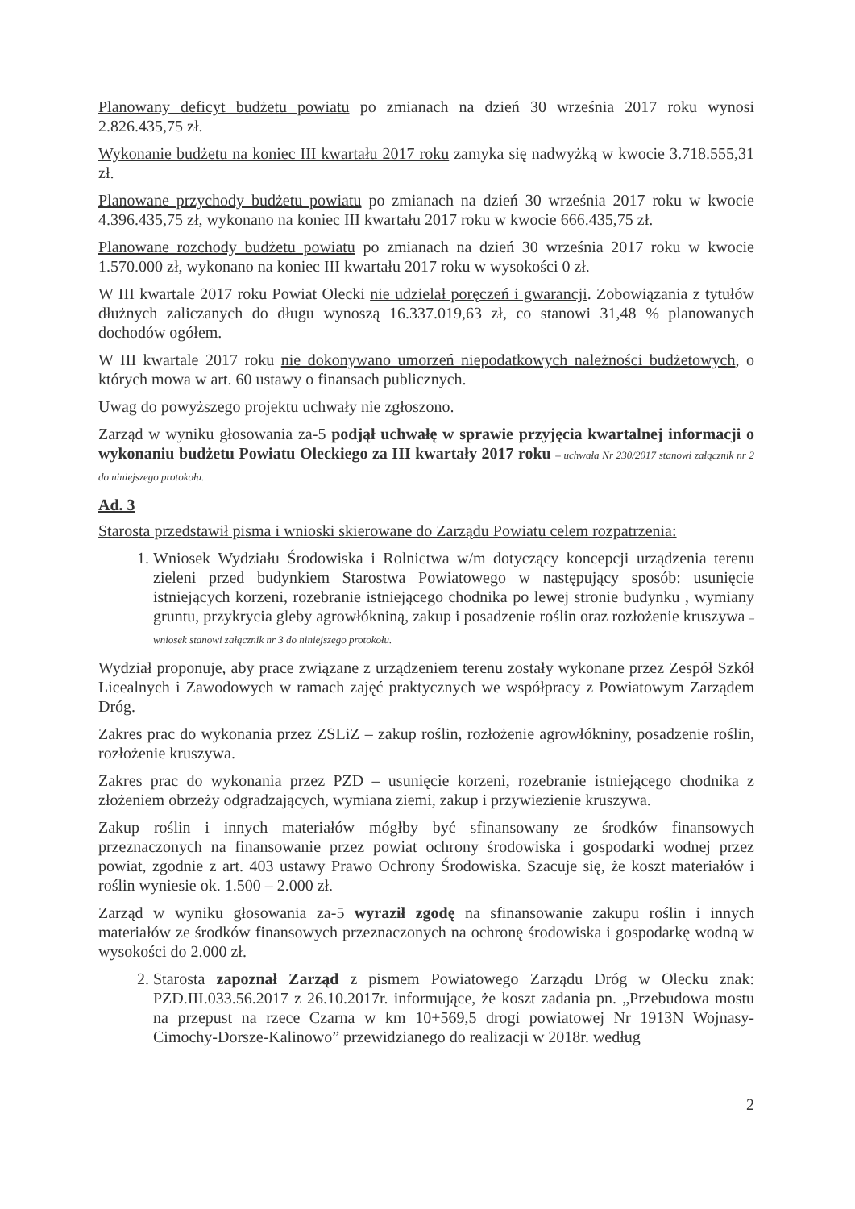Planowany deficyt budżetu powiatu po zmianach na dzień 30 września 2017 roku wynosi 2.826.435,75 zł.
Wykonanie budżetu na koniec III kwartału 2017 roku zamyka się nadwyżką w kwocie 3.718.555,31 zł.
Planowane przychody budżetu powiatu po zmianach na dzień 30 września 2017 roku w kwocie 4.396.435,75 zł, wykonano na koniec III kwartału 2017 roku w kwocie 666.435,75 zł.
Planowane rozchody budżetu powiatu po zmianach na dzień 30 września 2017 roku w kwocie 1.570.000 zł, wykonano na koniec III kwartału 2017 roku w wysokości 0 zł.
W III kwartale 2017 roku Powiat Olecki nie udzielał poręczeń i gwarancji. Zobowiązania z tytułów dłużnych zaliczanych do długu wynoszą 16.337.019,63 zł, co stanowi 31,48 % planowanych dochodów ogółem.
W III kwartale 2017 roku nie dokonywano umorzeń niepodatkowych należności budżetowych, o których mowa w art. 60 ustawy o finansach publicznych.
Uwag do powyższego projektu uchwały nie zgłoszono.
Zarząd w wyniku głosowania za-5 podjął uchwałę w sprawie przyjęcia kwartalnej informacji o wykonaniu budżetu Powiatu Oleckiego za III kwartały 2017 roku – uchwała Nr 230/2017 stanowi załącznik nr 2 do niniejszego protokołu.
Ad. 3
Starosta przedstawił pisma i wnioski skierowane do Zarządu Powiatu celem rozpatrzenia:
1. Wniosek Wydziału Środowiska i Rolnictwa w/m dotyczący koncepcji urządzenia terenu zieleni przed budynkiem Starostwa Powiatowego w następujący sposób: usunięcie istniejących korzeni, rozebranie istniejącego chodnika po lewej stronie budynku , wymiany gruntu, przykrycia gleby agrowłókniną, zakup i posadzenie roślin oraz rozłożenie kruszywa – wniosek stanowi załącznik nr 3 do niniejszego protokołu.
Wydział proponuje, aby prace związane z urządzeniem terenu zostały wykonane przez Zespół Szkół Licealnych i Zawodowych w ramach zajęć praktycznych we współpracy z Powiatowym Zarządem Dróg.
Zakres prac do wykonania przez ZSLiZ – zakup roślin, rozłożenie agrowłókniny, posadzenie roślin, rozłożenie kruszywa.
Zakres prac do wykonania przez PZD – usunięcie korzeni, rozebranie istniejącego chodnika z złożeniem obrzeży odgradzających, wymiana ziemi, zakup i przywiezienie kruszywa.
Zakup roślin i innych materiałów mógłby być sfinansowany ze środków finansowych przeznaczonych na finansowanie przez powiat ochrony środowiska i gospodarki wodnej przez powiat, zgodnie z art. 403 ustawy Prawo Ochrony Środowiska. Szacuje się, że koszt materiałów i roślin wyniesie ok. 1.500 – 2.000 zł.
Zarząd w wyniku głosowania za-5 wyraził zgodę na sfinansowanie zakupu roślin i innych materiałów ze środków finansowych przeznaczonych na ochronę środowiska i gospodarkę wodną w wysokości do 2.000 zł.
2. Starosta zapoznał Zarząd z pismem Powiatowego Zarządu Dróg w Olecku znak: PZD.III.033.56.2017 z 26.10.2017r. informujące, że koszt zadania pn. „Przebudowa mostu na przepust na rzece Czarna w km 10+569,5 drogi powiatowej Nr 1913N Wojnasy-Cimochy-Dorsze-Kalinowo” przewidzianego do realizacji w 2018r. według
2